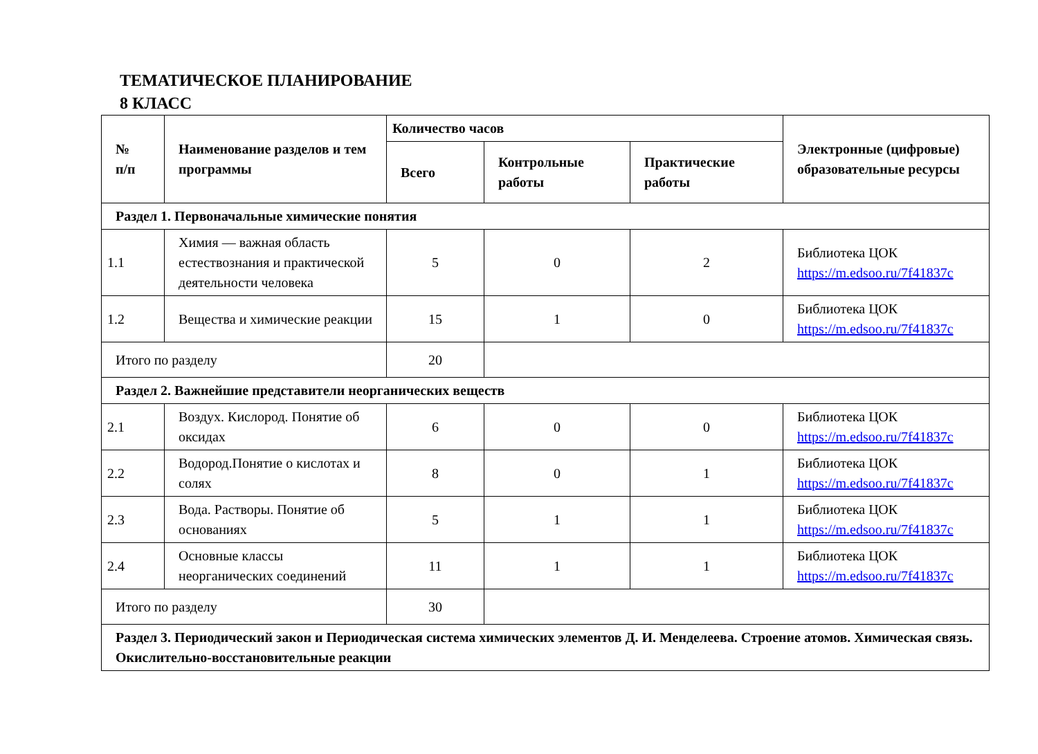ТЕМАТИЧЕСКОЕ ПЛАНИРОВАНИЕ
8 КЛАСС
| № п/п | Наименование разделов и тем программы | Количество часов | | | Электронные (цифровые) образовательные ресурсы |
| --- | --- | --- | --- | --- | --- |
| | | Всего | Контрольные работы | Практические работы | |
| Раздел 1. Первоначальные химические понятия | | | | | |
| 1.1 | Химия — важная область естествознания и практической деятельности человека | 5 | 0 | 2 | Библиотека ЦОК https://m.edsoo.ru/7f41837c |
| 1.2 | Вещества и химические реакции | 15 | 1 | 0 | Библиотека ЦОК https://m.edsoo.ru/7f41837c |
| Итого по разделу | | 20 | | | |
| Раздел 2. Важнейшие представители неорганических веществ | | | | | |
| 2.1 | Воздух. Кислород. Понятие об оксидах | 6 | 0 | 0 | Библиотека ЦОК https://m.edsoo.ru/7f41837c |
| 2.2 | Водород.Понятие о кислотах и солях | 8 | 0 | 1 | Библиотека ЦОК https://m.edsoo.ru/7f41837c |
| 2.3 | Вода. Растворы. Понятие об основаниях | 5 | 1 | 1 | Библиотека ЦОК https://m.edsoo.ru/7f41837c |
| 2.4 | Основные классы неорганических соединений | 11 | 1 | 1 | Библиотека ЦОК https://m.edsoo.ru/7f41837c |
| Итого по разделу | | 30 | | | |
| Раздел 3. Периодический закон и Периодическая система химических элементов Д. И. Менделеева. Строение атомов. Химическая связь. Окислительно-восстановительные реакции | | | | | |